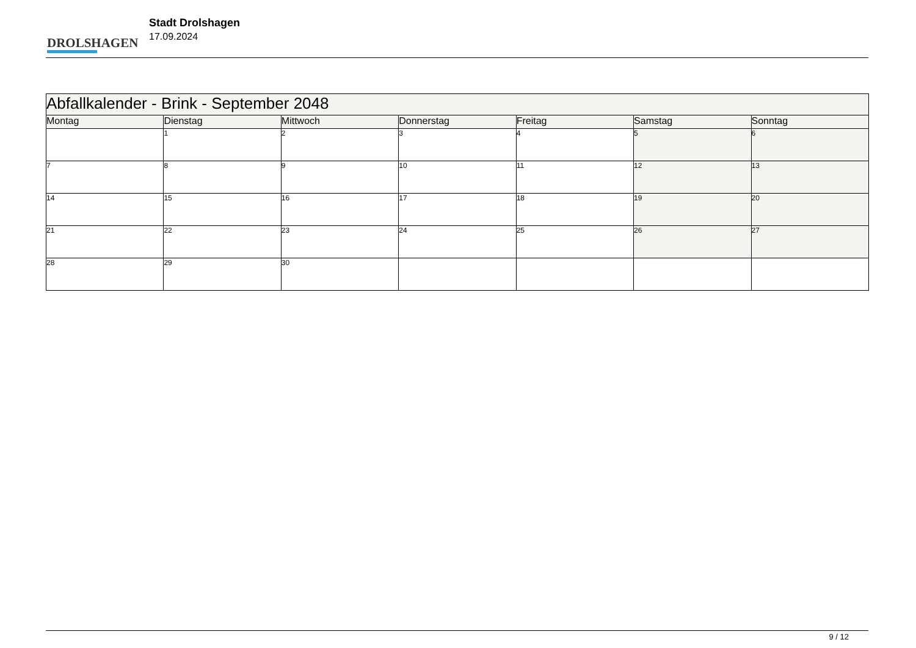DROLSHAGEN
Stadt Drolshagen
17.09.2024
| Abfallkalender - Brink - September 2048 | | | | | | |
| Montag | Dienstag | Mittwoch | Donnerstag | Freitag | Samstag | Sonntag |
| | 1 | 2 | 3 | 4 | 5 | 6 |
| 7 | 8 | 9 | 10 | 11 | 12 | 13 |
| 14 | 15 | 16 | 17 | 18 | 19 | 20 |
| 21 | 22 | 23 | 24 | 25 | 26 | 27 |
| 28 | 29 | 30 | | | | |
9 / 12